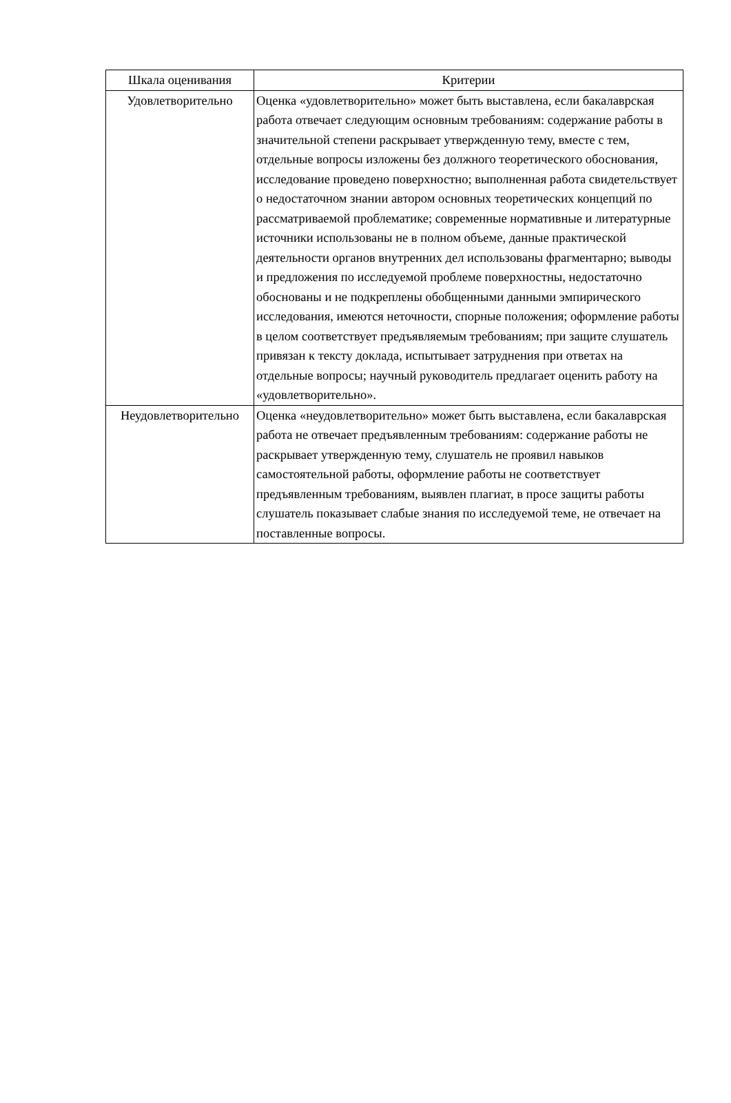| Шкала оценивания | Критерии |
| --- | --- |
| Удовлетворительно | Оценка «удовлетворительно» может быть выставлена, если бакалаврская работа отвечает следующим основным требованиям: содержание работы в значительной степени раскрывает утвержденную тему, вместе с тем, отдельные вопросы изложены без должного теоретического обоснования, исследование проведено поверхностно; выполненная работа свидетельствует о недостаточном знании автором основных теоретических концепций по рассматриваемой проблематике; современные нормативные и литературные источники использованы не в полном объеме, данные практической деятельности органов внутренних дел использованы фрагментарно; выводы и предложения по исследуемой проблеме поверхностны, недостаточно обоснованы и не подкреплены обобщенными данными эмпирического исследования, имеются неточности, спорные положения; оформление работы в целом соответствует предъявляемым требованиям; при защите слушатель привязан к тексту доклада, испытывает затруднения при ответах на отдельные вопросы; научный руководитель предлагает оценить работу на «удовлетворительно». |
| Неудовлетворительно | Оценка «неудовлетворительно» может быть выставлена, если бакалаврская работа не отвечает предъявленным требованиям: содержание работы не раскрывает утвержденную тему, слушатель не проявил навыков самостоятельной работы, оформление работы не соответствует предъявленным требованиям, выявлен плагиат, в просе защиты работы слушатель показывает слабые знания по исследуемой теме, не отвечает на поставленные вопросы. |